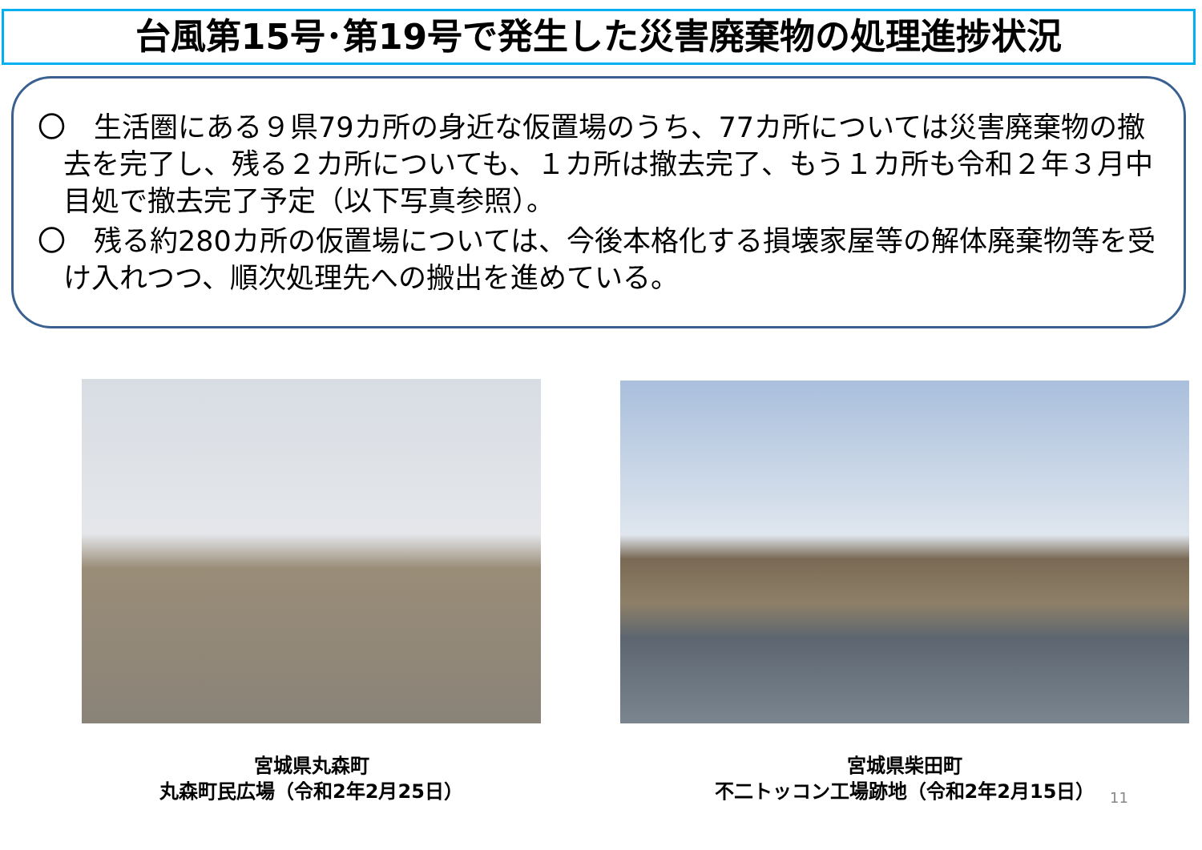台風第15号･第19号で発生した災害廃棄物の処理進捗状況
〇　生活圏にある９県79カ所の身近な仮置場のうち、77カ所については災害廃棄物の撤去を完了し、残る２カ所についても、１カ所は撤去完了、もう１カ所も令和２年３月中目処で撤去完了予定（以下写真参照）。
〇　残る約280カ所の仮置場については、今後本格化する損壊家屋等の解体廃棄物等を受け入れつつ、順次処理先への搬出を進めている。
宮城県丸森町
丸森町民広場（令和2年2月25日）
宮城県柴田町
不二トッコン工場跡地（令和2年2月15日）
11